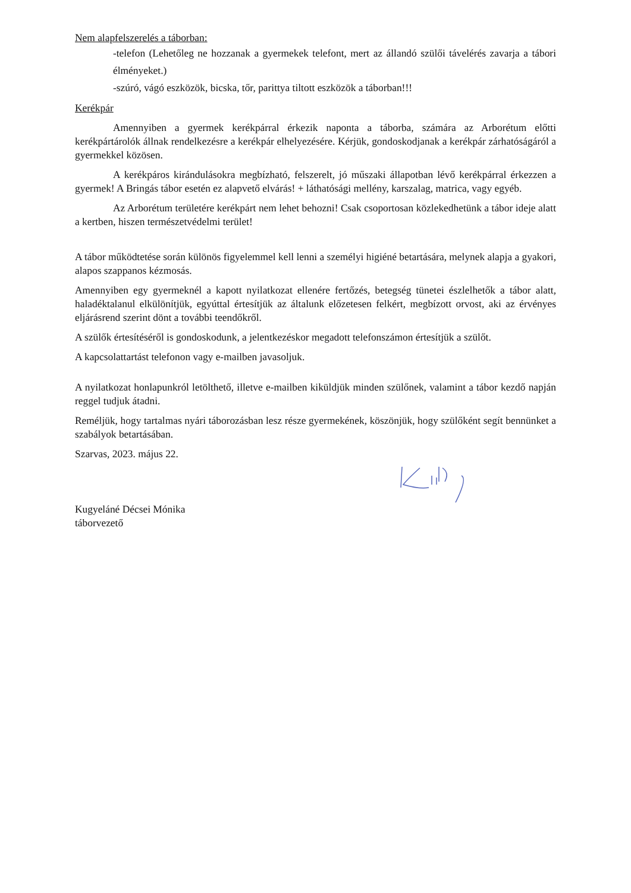Nem alapfelszerelés a táborban:
-telefon (Lehetőleg ne hozzanak a gyermekek telefont, mert az állandó szülői távelérés zavarja a tábori élményeket.)
-szúró, vágó eszközök, bicska, tőr, parittya tiltott eszközök a táborban!!!
Kerékpár
Amennyiben a gyermek kerékpárral érkezik naponta a táborba, számára az Arborétum előtti kerékpártárolók állnak rendelkezésre a kerékpár elhelyezésére. Kérjük, gondoskodjanak a kerékpár zárhatóságáról a gyermekkel közösen.
A kerékpáros kirándulásokra megbízható, felszerelt, jó műszaki állapotban lévő kerékpárral érkezzen a gyermek! A Bringás tábor esetén ez alapvető elvárás! + láthatósági mellény, karszalag, matrica, vagy egyéb.
Az Arborétum területére kerékpárt nem lehet behozni! Csak csoportosan közlekedhetünk a tábor ideje alatt a kertben, hiszen természetvédelmi terület!
A tábor működtetése során különös figyelemmel kell lenni a személyi higiéné betartására, melynek alapja a gyakori, alapos szappanos kézmosás.
Amennyiben egy gyermeknél a kapott nyilatkozat ellenére fertőzés, betegség tünetei észlelhetők a tábor alatt, haladéktalanul elkülönítjük, egyúttal értesítjük az általunk előzetesen felkért, megbízott orvost, aki az érvényes eljárásrend szerint dönt a további teendőkről.
A szülők értesítéséről is gondoskodunk, a jelentkezéskor megadott telefonszámon értesítjük a szülőt.
A kapcsolattartást telefonon vagy e-mailben javasoljuk.
A nyilatkozat honlapunkról letölthető, illetve e-mailben kiküldjük minden szülőnek, valamint a tábor kezdő napján reggel tudjuk átadni.
Reméljük, hogy tartalmas nyári táborozásban lesz része gyermekének, köszönjük, hogy szülőként segít bennünket a szabályok betartásában.
Szarvas, 2023. május 22.
Kugyeláné Décsei Mónika
táborvezető